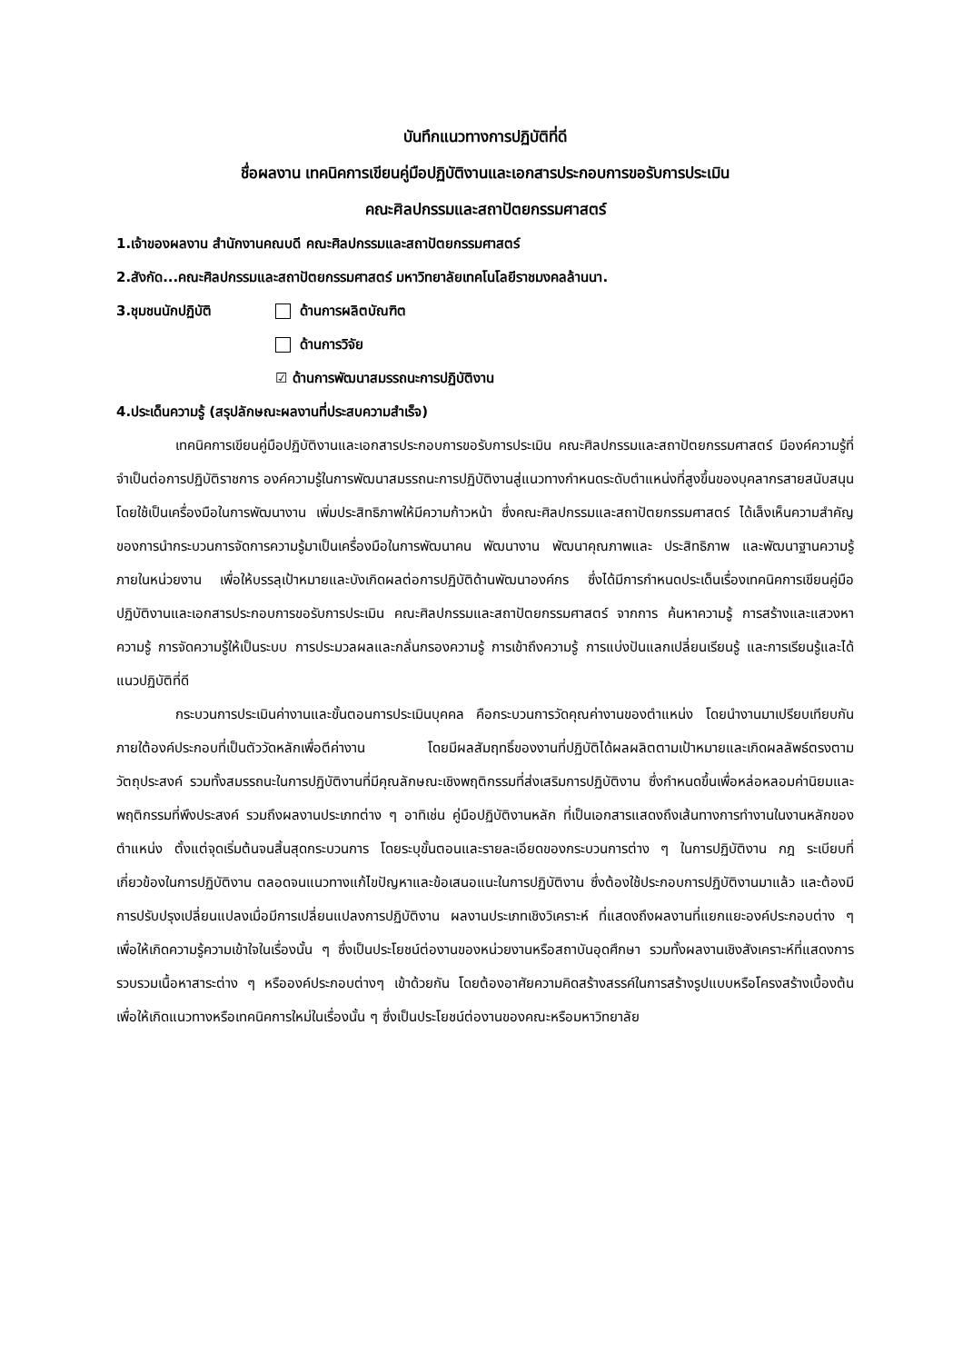บันทึกแนวทางการปฏิบัติที่ดี
ชื่อผลงาน เทคนิคการเขียนคู่มือปฏิบัติงานและเอกสารประกอบการขอรับการประเมิน
คณะศิลปกรรมและสถาปัตยกรรมศาสตร์
1.เจ้าของผลงาน สำนักงานคณบดี คณะศิลปกรรมและสถาปัตยกรรมศาสตร์
2.สังกัด...คณะศิลปกรรมและสถาปัตยกรรมศาสตร์ มหาวิทยาลัยเทคโนโลยีราชมงคลล้านนา.
3.ชุมชนนักปฏิบัติ ด้านการผลิตบัณฑิต
ด้านการวิจัย
☑ ด้านการพัฒนาสมรรถนะการปฏิบัติงาน
4.ประเด็นความรู้ (สรุปลักษณะผลงานที่ประสบความสำเร็จ)
เทคนิคการเขียนคู่มือปฏิบัติงานและเอกสารประกอบการขอรับการประเมิน คณะศิลปกรรมและสถาปัตยกรรมศาสตร์ มีองค์ความรู้ที่จำเป็นต่อการปฏิบัติราชการ องค์ความรู้ในการพัฒนาสมรรถนะการปฏิบัติงานสู่แนวทางกำหนดระดับตำแหน่งที่สูงขึ้นของบุคลากรสายสนับสนุน โดยใช้เป็นเครื่องมือในการพัฒนางาน เพิ่มประสิทธิภาพให้มีความก้าวหน้า ซึ่งคณะศิลปกรรมและสถาปัตยกรรมศาสตร์ ได้เล็งเห็นความสำคัญของการนำกระบวนการจัดการความรู้มาเป็นเครื่องมือในการพัฒนาคน พัฒนางาน พัฒนาคุณภาพและ ประสิทธิภาพ และพัฒนาฐานความรู้ภายในหน่วยงาน เพื่อให้บรรลุเป้าหมายและบังเกิดผลต่อการปฏิบัติด้านพัฒนาองค์กร ซึ่งได้มีการกำหนดประเด็นเรื่องเทคนิคการเขียนคู่มือปฏิบัติงานและเอกสารประกอบการขอรับการประเมิน คณะศิลปกรรมและสถาปัตยกรรมศาสตร์ จากการ ค้นหาความรู้ การสร้างและแสวงหาความรู้ การจัดความรู้ให้เป็นระบบ การประมวลผลและกลั่นกรองความรู้ การเข้าถึงความรู้ การแบ่งปันแลกเปลี่ยนเรียนรู้ และการเรียนรู้และได้แนวปฏิบัติที่ดี
กระบวนการประเมินค่างานและขั้นตอนการประเมินบุคคล คือกระบวนการวัดคุณค่างานของตำแหน่ง โดยนำงานมาเปรียบเทียบกันภายใต้องค์ประกอบที่เป็นตัววัดหลักเพื่อตีค่างาน โดยมีผลสัมฤทธิ์ของงานที่ปฏิบัติได้ผลผลิตตามเป้าหมายและเกิดผลลัพธ์ตรงตามวัตถุประสงค์ รวมทั้งสมรรถนะในการปฏิบัติงานที่มีคุณลักษณะเชิงพฤติกรรมที่ส่งเสริมการปฏิบัติงาน ซึ่งกำหนดขึ้นเพื่อหล่อหลอมค่านิยมและพฤติกรรมที่พึงประสงค์ รวมถึงผลงานประเภทต่าง ๆ อาทิเช่น คู่มือปฏิบัติงานหลัก ที่เป็นเอกสารแสดงถึงเส้นทางการทำงานในงานหลักของตำแหน่ง ตั้งแต่จุดเริ่มต้นจนสิ้นสุดกระบวนการ โดยระบุขั้นตอนและรายละเอียดของกระบวนการต่าง ๆ ในการปฏิบัติงาน กฎ ระเบียบที่เกี่ยวข้องในการปฏิบัติงาน ตลอดจนแนวทางแก้ไขปัญหาและข้อเสนอแนะในการปฏิบัติงาน ซึ่งต้องใช้ประกอบการปฏิบัติงานมาแล้ว และต้องมีการปรับปรุงเปลี่ยนแปลงเมื่อมีการเปลี่ยนแปลงการปฏิบัติงาน ผลงานประเภทเชิงวิเคราะห์ ที่แสดงถึงผลงานที่แยกแยะองค์ประกอบต่าง ๆ เพื่อให้เกิดความรู้ความเข้าใจในเรื่องนั้น ๆ ซึ่งเป็นประโยชน์ต่องานของหน่วยงานหรือสถาบันอุดศึกษา รวมทั้งผลงานเชิงสังเคราะห์ที่แสดงการรวบรวมเนื้อหาสาระต่าง ๆ หรือองค์ประกอบต่างๆ เข้าด้วยกัน โดยต้องอาศัยความคิดสร้างสรรค์ในการสร้างรูปแบบหรือโครงสร้างเบื้องต้น เพื่อให้เกิดแนวทางหรือเทคนิคการใหม่ในเรื่องนั้น ๆ ซึ่งเป็นประโยชน์ต่องานของคณะหรือมหาวิทยาลัย